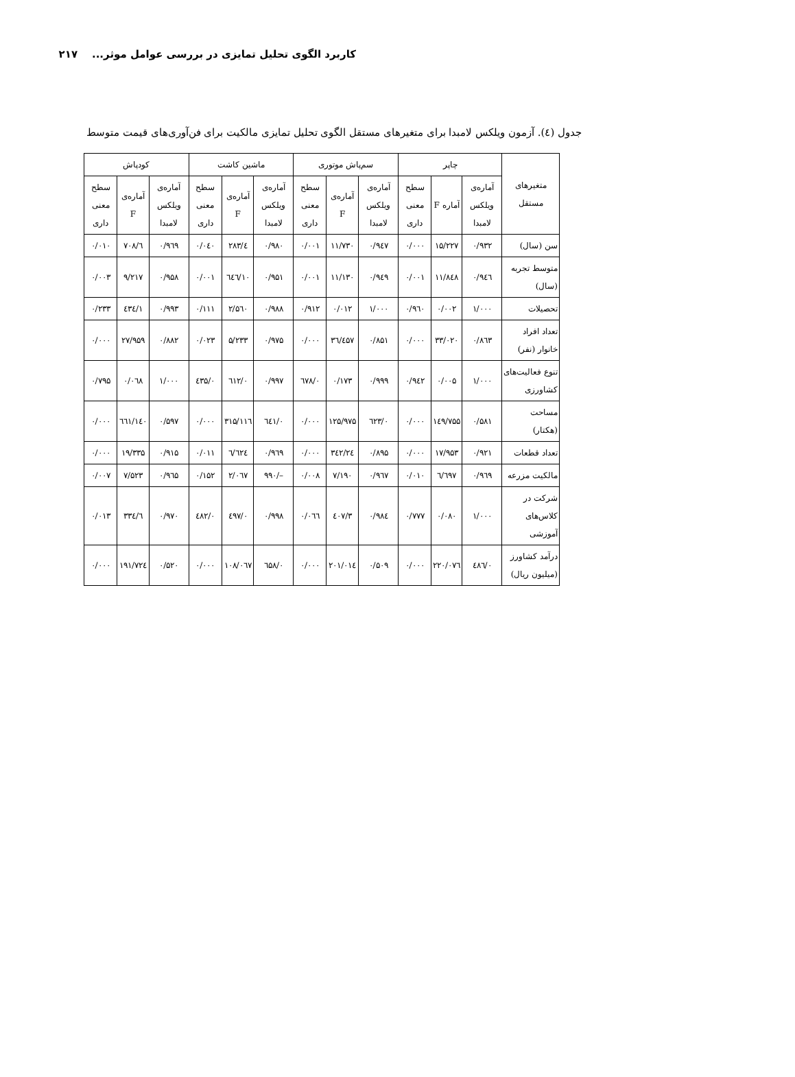کاربرد الگوی تحلیل تمایزی در بررسی عوامل موثر... ۲۱۷
جدول (٤). آزمون ویلکس لامبدا برای متغیرهای مستقل الگوی تحلیل تمایزی مالکیت برای فن‌آوری‌های قیمت متوسط
| متغیرهای مستقل | چاپر | | | سم‌پاش موتوری | | | ماشین کاشت | | | کودپاش | | |
| --- | --- | --- | --- | --- | --- | --- | --- | --- | --- | --- | --- | --- |
| | آماره‌ی ویلکس لامبدا | آماره F | سطح معنی داری | آماره‌ی ویلکس لامبدا | آماره‌ی F | سطح معنی داری | آماره‌ی ویلکس لامبدا | آماره‌ی F | سطح معنی داری | آماره‌ی ویلکس لامبدا | آماره‌ی F | سطح معنی داری |
| سن (سال) | ۰/۹۳۲ | ۱۵/۲۲۷ | ۰/۰۰۰ | ۰/۹٤۷ | ۱۱/۷۳۰ | ۰/۰۰۱ | ۰/۹۸۰ | ٤/۲۸۳ | ۰/۰٤۰ | ۰/۹٦۹ | ٦/۷۰۸ | ۰/۰۱۰ |
| متوسط تجربه (سال) | ۰/۹٤٦ | ۱۱/۸٤۸ | ۰/۰۰۱ | ۰/۹٤۹ | ۱۱/۱۳۰ | ۰/۰۰۱ | ۰/۹۵۱ | ۱۰/٦٤٦ | ۰/۰۰۱ | ۰/۹۵۸ | ۹/۲۱۷ | ۰/۰۰۳ |
| تحصیلات | ۱/۰۰۰ | ۰/۰۰۲ | ۰/۹٦۰ | ۱/۰۰۰ | ۰/۰۱۲ | ۰/۹۱۲ | ۰/۹۸۸ | ۲/۵٦۰ | ۰/۱۱۱ | ۰/۹۹۳ | ۱/٤۳٤ | ۰/۲۳۳ |
| تعداد افراد خانوار (نفر) | ۰/۸٦۳ | ۳۳/۰۲۰ | ۰/۰۰۰ | ۰/۸۵۱ | ۳٦/٤۵۷ | ۰/۰۰۰ | ۰/۹۷۵ | ۵/۲۳۳ | ۰/۰۲۳ | ۰/۸۸۲ | ۲۷/۹۵۹ | ۰/۰۰۰ |
| تنوع فعالیت‌های کشاورزی | ۱/۰۰۰ | ۰/۰۰۵ | ۰/۹٤۲ | ۰/۹۹۹ | ۰/۱۷۳ | ۰/٦۷۸ | ۰/۹۹۷ | ۰/٦۱۲ | ۰/٤۳۵ | ۱/۰۰۰ | ۰/۰٦۸ | ۰/۷۹۵ |
| مساحت (هکتار) | ۰/۵۸۱ | ۱٤۹/۷۵۵ | ۰/۰۰۰ | ۰/٦۲۳ | ۱۲۵/۹۷۵ | ۰/۰۰۰ | ۰/٦٤۱ | ۱۱٦/۳۱۵ | ۰/۰۰۰ | ۰/۵۹۷ | ۱٤۰/٦٦۱ | ۰/۰۰۰ |
| تعداد قطعات | ۰/۹۲۱ | ۱۷/۹۵۳ | ۰/۰۰۰ | ۰/۸۹۵ | ۲٤/۳٤۲ | ۰/۰۰۰ | ۰/۹٦۹ | ٦/٦۲٤ | ۰/۰۱۱ | ۰/۹۱۵ | ۱۹/۳۳۵ | ۰/۰۰۰ |
| مالکیت مزرعه | ۰/۹٦۹ | ٦/٦۹۷ | ۰/۰۱۰ | ۰/۹٦۷ | ۷/۱۹۰ | ۰/۰۰۸ | –/۹۹۰ | ۲/۰٦۷ | ۰/۱۵۲ | ۰/۹٦۵ | ۷/۵۲۳ | ۰/۰۰۷ |
| شرکت در کلاس‌های آموزشی | ۱/۰۰۰ | ۰/۰۸۰ | ۰/۷۷۷ | ۰/۹۸٤ | ۳/٤۰۷ | ۰/۰٦٦ | ۰/۹۹۸ | ۰/٤۹۷ | ۰/٤۸۲ | ۰/۹۷۰ | ٦/۳۳٤ | ۰/۰۱۳ |
| درآمد کشاورز (میلیون ریال) | ۰/٤۸٦ | ۲۲۰/۰۷٦ | ۰/۰۰۰ | ۰/۵۰۹ | ۲۰۱/۰۱٤ | ۰/۰۰۰ | ۰/٦۵۸ | ۱۰۸/۰٦۷ | ۰/۰۰۰ | ۰/۵۲۰ | ۱۹۱/۷۲٤ | ۰/۰۰۰ |